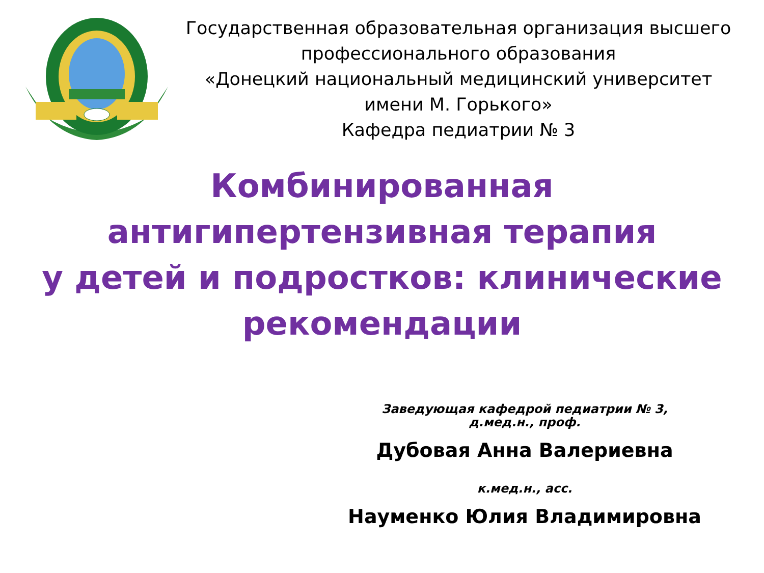Государственная образовательная организация высшего профессионального образования
«Донецкий национальный медицинский университет имени М. Горького»
Кафедра педиатрии № 3
Комбинированная
антигипертензивная терапия
у детей и подростков: клинические рекомендации
Заведующая кафедрой педиатрии № 3,
д.мед.н., проф.
Дубовая Анна Валериевна
к.мед.н., асс.
Науменко Юлия Владимировна